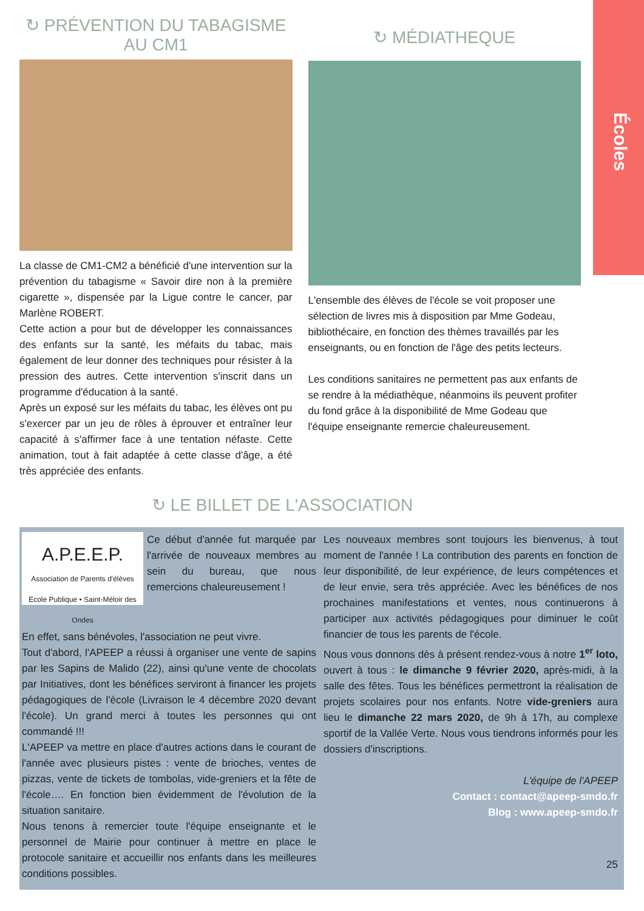Écoles
↻ PRÉVENTION DU TABAGISME
AU CM1
La classe de CM1-CM2 a bénéficié d'une intervention sur la prévention du tabagisme « Savoir dire non à la première cigarette », dispensée par la Ligue contre le cancer, par Marlène ROBERT.
Cette action a pour but de développer les connaissances des enfants sur la santé, les méfaits du tabac, mais également de leur donner des techniques pour résister à la pression des autres. Cette intervention s'inscrit dans un programme d'éducation à la santé.
Après un exposé sur les méfaits du tabac, les élèves ont pu s'exercer par un jeu de rôles à éprouver et entraîner leur capacité à s'affirmer face à une tentation néfaste. Cette animation, tout à fait adaptée à cette classe d'âge, a été très appréciée des enfants.
↻ MÉDIATHEQUE
L'ensemble des élèves de l'école se voit proposer une sélection de livres mis à disposition par Mme Godeau, bibliothécaire, en fonction des thèmes travaillés par les enseignants, ou en fonction de l'âge des petits lecteurs.
Les conditions sanitaires ne permettent pas aux enfants de se rendre à la médiathèque, néanmoins ils peuvent profiter du fond grâce à la disponibilité de Mme Godeau que l'équipe enseignante remercie chaleureusement.
↻ LE BILLET DE L'ASSOCIATION
A.P.E.E.P.
Association de Parents d'élèves
Ecole Publique • Saint-Méloir des Ondes
Ce début d'année fut marquée par l'arrivée de nouveaux membres au sein du bureau, que nous remercions chaleureusement !
En effet, sans bénévoles, l'association ne peut vivre.
Tout d'abord, l'APEEP a réussi à organiser une vente de sapins par les Sapins de Malido (22), ainsi qu'une vente de chocolats par Initiatives, dont les bénéfices serviront à financer les projets pédagogiques de l'école (Livraison le 4 décembre 2020 devant l'école). Un grand merci à toutes les personnes qui ont commandé !!!
L'APEEP va mettre en place d'autres actions dans le courant de l'année avec plusieurs pistes : vente de brioches, ventes de pizzas, vente de tickets de tombolas, vide-greniers et la fête de l'école…. En fonction bien évidemment de l'évolution de la situation sanitaire.
Nous tenons à remercier toute l'équipe enseignante et le personnel de Mairie pour continuer à mettre en place le protocole sanitaire et accueillir nos enfants dans les meilleures conditions possibles.
Les nouveaux membres sont toujours les bienvenus, à tout moment de l'année ! La contribution des parents en fonction de leur disponibilité, de leur expérience, de leurs compétences et de leur envie, sera très appréciée. Avec les bénéfices de nos prochaines manifestations et ventes, nous continuerons à participer aux activités pédagogiques pour diminuer le coût financier de tous les parents de l'école.
Nous vous donnons dès à présent rendez-vous à notre 1<sup>er</sup> loto, ouvert à tous : le dimanche 9 février 2020, après-midi, à la salle des fêtes. Tous les bénéfices permettront la réalisation de projets scolaires pour nos enfants. Notre vide-greniers aura lieu le dimanche 22 mars 2020, de 9h à 17h, au complexe sportif de la Vallée Verte. Nous vous tiendrons informés pour les dossiers d'inscriptions.
L'équipe de l'APEEP
Contact : contact@apeep-smdo.fr
Blog : www.apeep-smdo.fr
25